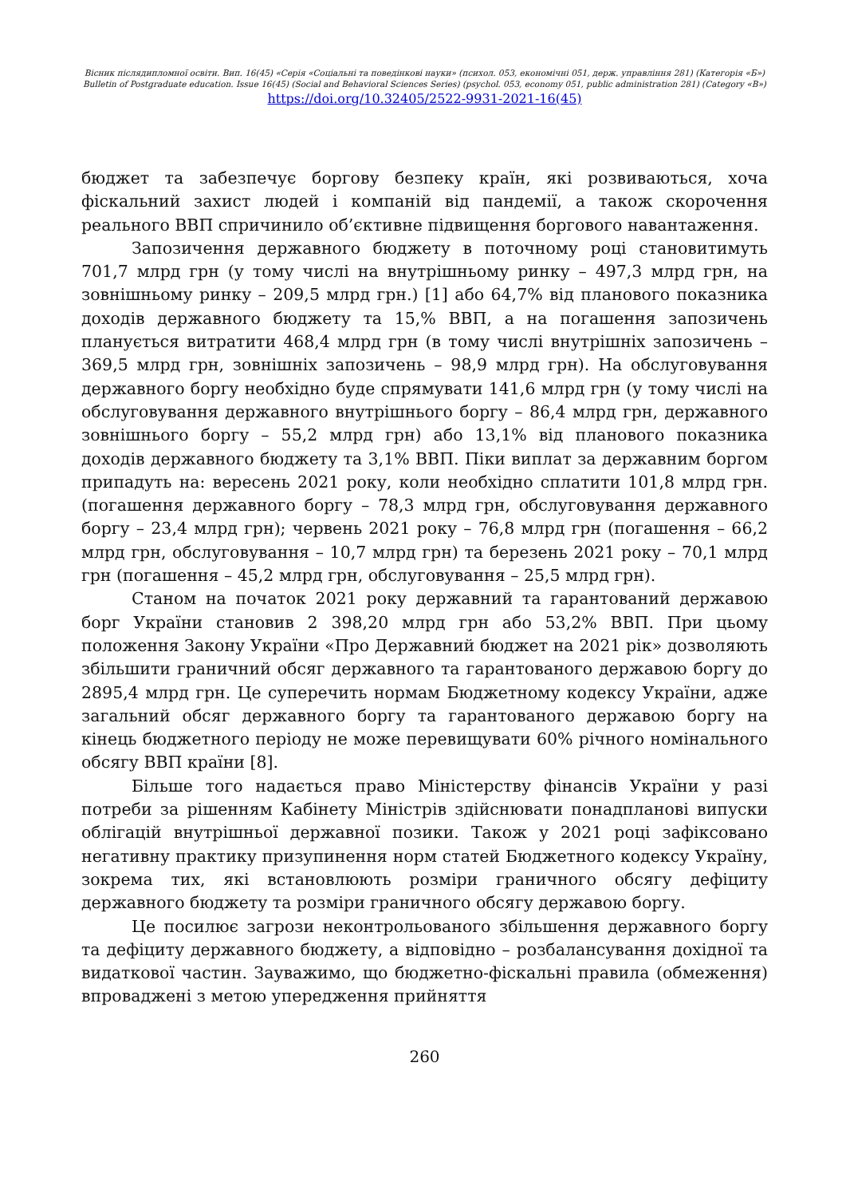Вісник післядипломної освіти. Вип. 16(45) «Серія «Соціальні та поведінкові науки» (психол. 053, економічні 051, держ. управління 281) (Категорія «Б»)
Bulletin of Postgraduate education. Issue 16(45) (Social and Behavioral Sciences Series) (psychol. 053, economy 051, public administration 281) (Category «В»)
https://doi.org/10.32405/2522-9931-2021-16(45)
бюджет та забезпечує боргову безпеку країн, які розвиваються, хоча фіскальний захист людей і компаній від пандемії, а також скорочення реального ВВП спричинило об’єктивне підвищення боргового навантаження.
Запозичення державного бюджету в поточному році становитимуть 701,7 млрд грн (у тому числі на внутрішньому ринку – 497,3 млрд грн, на зовнішньому ринку – 209,5 млрд грн.) [1] або 64,7% від планового показника доходів державного бюджету та 15,% ВВП, а на погашення запозичень планується витратити 468,4 млрд грн (в тому числі внутрішніх запозичень – 369,5 млрд грн, зовнішніх запозичень – 98,9 млрд грн). На обслуговування державного боргу необхідно буде спрямувати 141,6 млрд грн (у тому числі на обслуговування державного внутрішнього боргу – 86,4 млрд грн, державного зовнішнього боргу – 55,2 млрд грн) або 13,1% від планового показника доходів державного бюджету та 3,1% ВВП. Піки виплат за державним боргом припадуть на: вересень 2021 року, коли необхідно сплатити 101,8 млрд грн. (погашення державного боргу – 78,3 млрд грн, обслуговування державного боргу – 23,4 млрд грн); червень 2021 року – 76,8 млрд грн (погашення – 66,2 млрд грн, обслуговування – 10,7 млрд грн) та березень 2021 року – 70,1 млрд грн (погашення – 45,2 млрд грн, обслуговування – 25,5 млрд грн).
Станом на початок 2021 року державний та гарантований державою борг України становив 2 398,20 млрд грн або 53,2% ВВП. При цьому положення Закону України «Про Державний бюджет на 2021 рік» дозволяють збільшити граничний обсяг державного та гарантованого державою боргу до 2895,4 млрд грн. Це суперечить нормам Бюджетному кодексу України, адже загальний обсяг державного боргу та гарантованого державою боргу на кінець бюджетного періоду не може перевищувати 60% річного номінального обсягу ВВП країни [8].
Більше того надається право Міністерству фінансів України у разі потреби за рішенням Кабінету Міністрів здійснювати понадпланові випуски облігацій внутрішньої державної позики. Також у 2021 році зафіксовано негативну практику призупинення норм статей Бюджетного кодексу Україну, зокрема тих, які встановлюють розміри граничного обсягу дефіциту державного бюджету та розміри граничного обсягу державою боргу.
Це посилює загрози неконтрольованого збільшення державного боргу та дефіциту державного бюджету, а відповідно – розбалансування дохідної та видаткової частин. Зауважимо, що бюджетно-фіскальні правила (обмеження) впроваджені з метою упередження прийняття
260